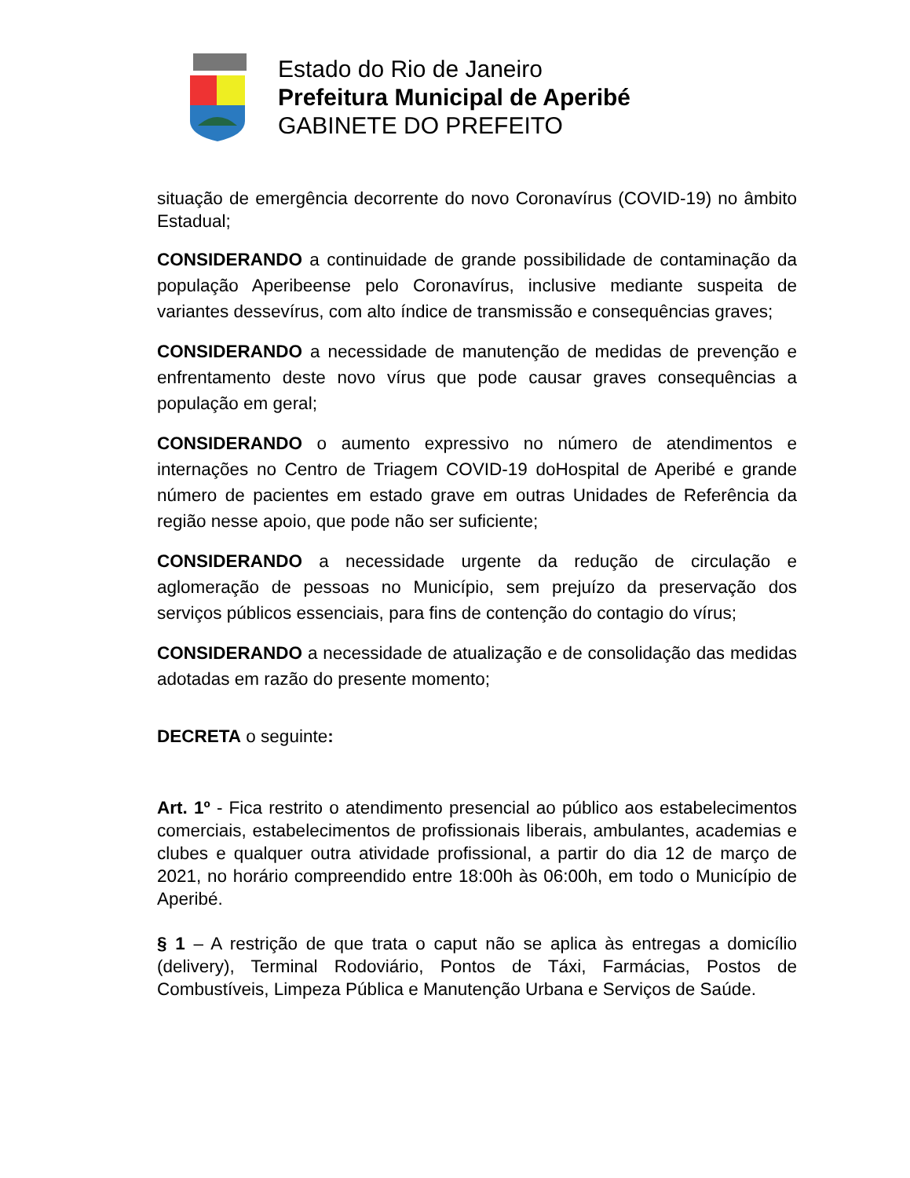Estado do Rio de Janeiro
Prefeitura Municipal de Aperibé
GABINETE DO PREFEITO
situação de emergência decorrente do novo Coronavírus (COVID-19) no âmbito Estadual;
CONSIDERANDO a continuidade de grande possibilidade de contaminação da população Aperibeense pelo Coronavírus, inclusive mediante suspeita de variantes dessevírus, com alto índice de transmissão e consequências graves;
CONSIDERANDO a necessidade de manutenção de medidas de prevenção e enfrentamento deste novo vírus que pode causar graves consequências a população em geral;
CONSIDERANDO o aumento expressivo no número de atendimentos e internações no Centro de Triagem COVID-19 doHospital de Aperibé e grande número de pacientes em estado grave em outras Unidades de Referência da região nesse apoio, que pode não ser suficiente;
CONSIDERANDO a necessidade urgente da redução de circulação e aglomeração de pessoas no Município, sem prejuízo da preservação dos serviços públicos essenciais, para fins de contenção do contagio do vírus;
CONSIDERANDO a necessidade de atualização e de consolidação das medidas adotadas em razão do presente momento;
DECRETA o seguinte:
Art. 1º - Fica restrito o atendimento presencial ao público aos estabelecimentos comerciais, estabelecimentos de profissionais liberais, ambulantes, academias e clubes e qualquer outra atividade profissional, a partir do dia 12 de março de 2021, no horário compreendido entre 18:00h às 06:00h, em todo o Município de Aperibé.
§ 1 – A restrição de que trata o caput não se aplica às entregas a domicílio (delivery), Terminal Rodoviário, Pontos de Táxi, Farmácias, Postos de Combustíveis, Limpeza Pública e Manutenção Urbana e Serviços de Saúde.